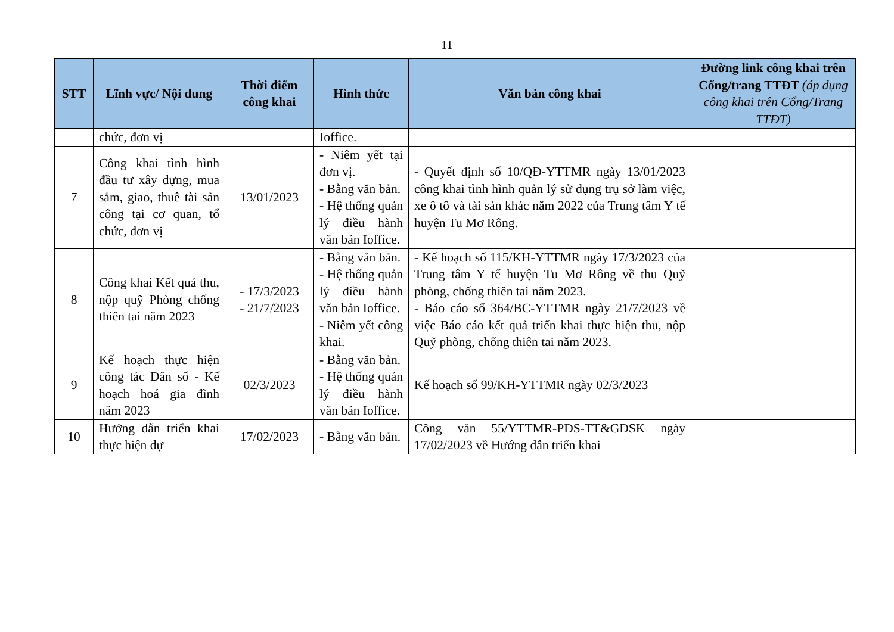11
| STT | Lĩnh vực/ Nội dung | Thời điểm công khai | Hình thức | Văn bản công khai | Đường link công khai trên Cổng/trang TTĐT (áp dụng công khai trên Cổng/Trang TTĐT) |
| --- | --- | --- | --- | --- | --- |
| | chức, đơn vị | | Ioffice. | | |
| 7 | Công khai tình hình đầu tư xây dựng, mua sắm, giao, thuê tài sản công tại cơ quan, tổ chức, đơn vị | 13/01/2023 | - Niêm yết tại đơn vị. - Bằng văn bản. - Hệ thống quản lý điều hành văn bản Ioffice. | - Quyết định số 10/QĐ-YTTMR ngày 13/01/2023 công khai tình hình quản lý sử dụng trụ sở làm việc, xe ô tô và tài sản khác năm 2022 của Trung tâm Y tế huyện Tu Mơ Rông. | |
| 8 | Công khai Kết quả thu, nộp quỹ Phòng chống thiên tai năm 2023 | - 17/3/2023 - 21/7/2023 | - Bằng văn bản. - Hệ thống quản lý điều hành văn bản Ioffice. - Niêm yết công khai. | - Kế hoạch số 115/KH-YTTMR ngày 17/3/2023 của Trung tâm Y tế huyện Tu Mơ Rông về thu Quỹ phòng, chống thiên tai năm 2023. - Báo cáo số 364/BC-YTTMR ngày 21/7/2023 về việc Báo cáo kết quả triển khai thực hiện thu, nộp Quỹ phòng, chống thiên tai năm 2023. | |
| 9 | Kế hoạch thực hiện công tác Dân số - Kế hoạch hoá gia đình năm 2023 | 02/3/2023 | - Bằng văn bản. - Hệ thống quản lý điều hành văn bản Ioffice. | Kế hoạch số 99/KH-YTTMR ngày 02/3/2023 | |
| 10 | Hướng dẫn triển khai thực hiện dự | 17/02/2023 | - Bằng văn bản. | Công văn 55/YTTMR-PDS-TT&GDSK ngày 17/02/2023 về Hướng dẫn triển khai | |